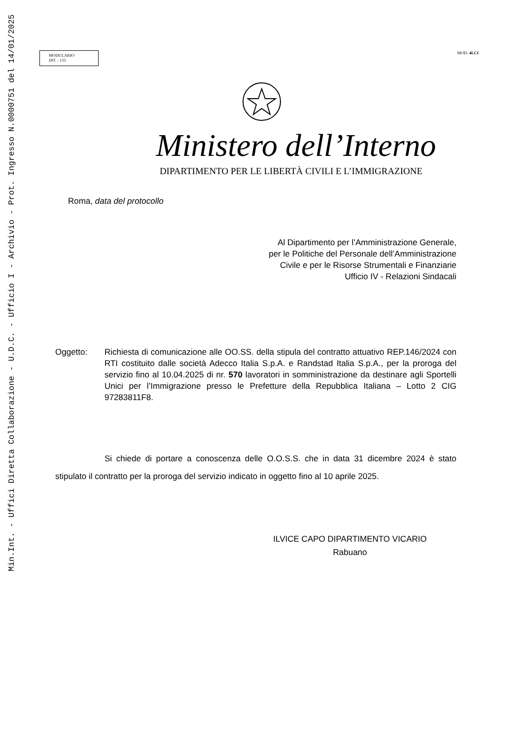Min.Int. - Uffici Diretta Collaborazione - U.D.C. - Ufficio I - Archivio - Prot. Ingresso N.0000751 del 14/01/2025
MODULARIO
INT. - 135
MOD. 4LCI
Ministero dell’Interno
DIPARTIMENTO PER LE LIBERTÀ CIVILI E L’IMMIGRAZIONE
Roma, data del protocollo
Al Dipartimento per l’Amministrazione Generale,
per le Politiche del Personale dell’Amministrazione
Civile e per le Risorse Strumentali e Finanziarie
Ufficio IV - Relazioni Sindacali
Oggetto: Richiesta di comunicazione alle OO.SS. della stipula del contratto attuativo REP.146/2024 con RTI costituito dalle società Adecco Italia S.p.A. e Randstad Italia S.p.A., per la proroga del servizio fino al 10.04.2025 di nr. 570 lavoratori in somministrazione da destinare agli Sportelli Unici per l’Immigrazione presso le Prefetture della Repubblica Italiana – Lotto 2 CIG 97283811F8.
Si chiede di portare a conoscenza delle O.O.S.S. che in data 31 dicembre 2024 è stato stipulato il contratto per la proroga del servizio indicato in oggetto fino al 10 aprile 2025.
ILVICE CAPO DIPARTIMENTO VICARIO
Rabuano